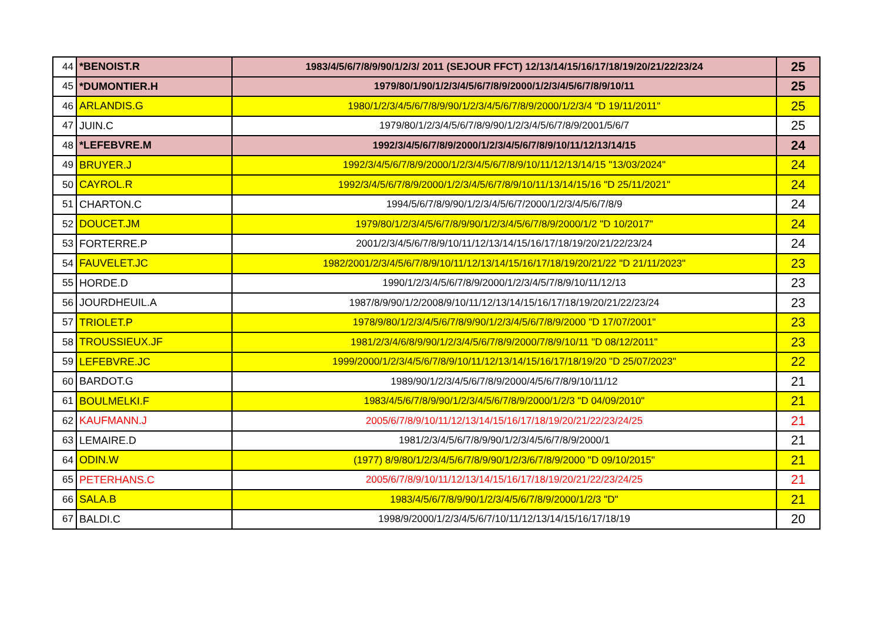| 44 | *BENOIST.R | 1983/4/5/6/7/8/9/90/1/2/3/ 2011 (SEJOUR FFCT) 12/13/14/15/16/17/18/19/20/21/22/23/24 | 25 |
| 45 | *DUMONTIER.H | 1979/80/1/90/1/2/3/4/5/6/7/8/9/2000/1/2/3/4/5/6/7/8/9/10/11 | 25 |
| 46 | ARLANDIS.G | 1980/1/2/3/4/5/6/7/8/9/90/1/2/3/4/5/6/7/8/9/2000/1/2/3/4 "D 19/11/2011" | 25 |
| 47 | JUIN.C | 1979/80/1/2/3/4/5/6/7/8/9/90/1/2/3/4/5/6/7/8/9/2001/5/6/7 | 25 |
| 48 | *LEFEBVRE.M | 1992/3/4/5/6/7/8/9/2000/1/2/3/4/5/6/7/8/9/10/11/12/13/14/15 | 24 |
| 49 | BRUYER.J | 1992/3/4/5/6/7/8/9/2000/1/2/3/4/5/6/7/8/9/10/11/12/13/14/15 "13/03/2024" | 24 |
| 50 | CAYROL.R | 1992/3/4/5/6/7/8/9/2000/1/2/3/4/5/6/7/8/9/10/11/13/14/15/16 "D 25/11/2021" | 24 |
| 51 | CHARTON.C | 1994/5/6/7/8/9/90/1/2/3/4/5/6/7/2000/1/2/3/4/5/6/7/8/9 | 24 |
| 52 | DOUCET.JM | 1979/80/1/2/3/4/5/6/7/8/9/90/1/2/3/4/5/6/7/8/9/2000/1/2 "D 10/2017" | 24 |
| 53 | FORTERRE.P | 2001/2/3/4/5/6/7/8/9/10/11/12/13/14/15/16/17/18/19/20/21/22/23/24 | 24 |
| 54 | FAUVELET.JC | 1982/2001/2/3/4/5/6/7/8/9/10/11/12/13/14/15/16/17/18/19/20/21/22 "D 21/11/2023" | 23 |
| 55 | HORDE.D | 1990/1/2/3/4/5/6/7/8/9/2000/1/2/3/4/5/7/8/9/10/11/12/13 | 23 |
| 56 | JOURDHEUIL.A | 1987/8/9/90/1/2/2008/9/10/11/12/13/14/15/16/17/18/19/20/21/22/23/24 | 23 |
| 57 | TRIOLET.P | 1978/9/80/1/2/3/4/5/6/7/8/9/90/1/2/3/4/5/6/7/8/9/2000 "D 17/07/2001" | 23 |
| 58 | TROUSSIEUX.JF | 1981/2/3/4/6/8/9/90/1/2/3/4/5/6/7/8/9/2000/7/8/9/10/11 "D 08/12/2011" | 23 |
| 59 | LEFEBVRE.JC | 1999/2000/1/2/3/4/5/6/7/8/9/10/11/12/13/14/15/16/17/18/19/20 "D 25/07/2023" | 22 |
| 60 | BARDOT.G | 1989/90/1/2/3/4/5/6/7/8/9/2000/4/5/6/7/8/9/10/11/12 | 21 |
| 61 | BOULMELKI.F | 1983/4/5/6/7/8/9/90/1/2/3/4/5/6/7/8/9/2000/1/2/3 "D 04/09/2010" | 21 |
| 62 | KAUFMANN.J | 2005/6/7/8/9/10/11/12/13/14/15/16/17/18/19/20/21/22/23/24/25 | 21 |
| 63 | LEMAIRE.D | 1981/2/3/4/5/6/7/8/9/90/1/2/3/4/5/6/7/8/9/2000/1 | 21 |
| 64 | ODIN.W | (1977) 8/9/80/1/2/3/4/5/6/7/8/9/90/1/2/3/6/7/8/9/2000 "D 09/10/2015" | 21 |
| 65 | PETERHANS.C | 2005/6/7/8/9/10/11/12/13/14/15/16/17/18/19/20/21/22/23/24/25 | 21 |
| 66 | SALA.B | 1983/4/5/6/7/8/9/90/1/2/3/4/5/6/7/8/9/2000/1/2/3 "D" | 21 |
| 67 | BALDI.C | 1998/9/2000/1/2/3/4/5/6/7/10/11/12/13/14/15/16/17/18/19 | 20 |